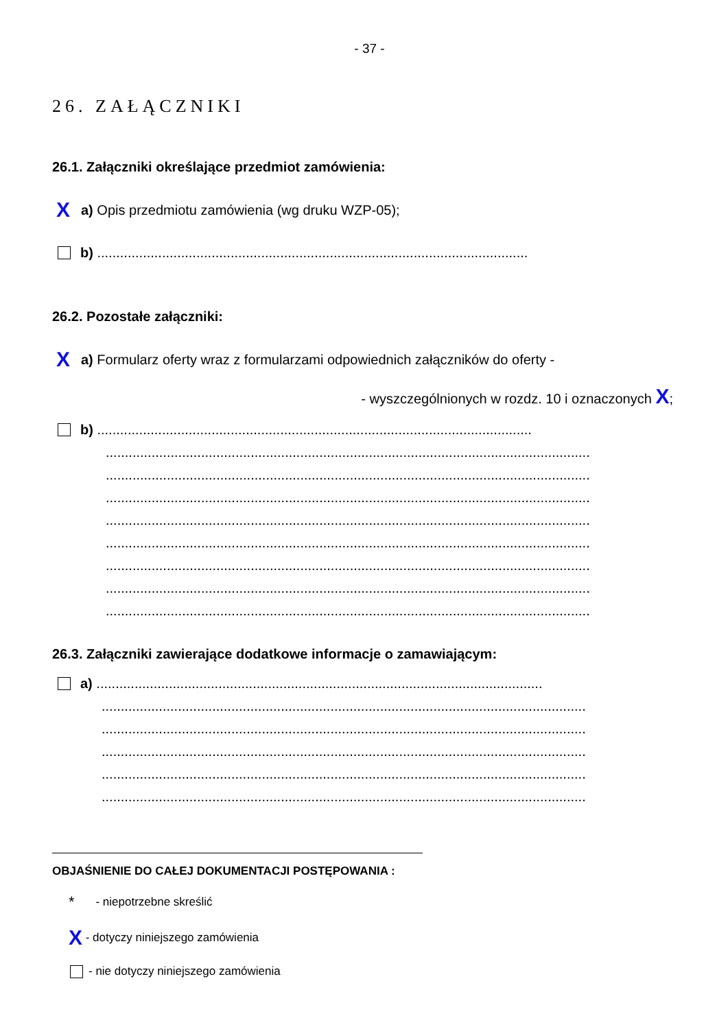- 37 -
26. ZAŁĄCZNIKI
26.1. Załączniki określające przedmiot zamówienia:
Xa) Opis przedmiotu zamówienia (wg druku WZP-05);
b) .................................................................................................................
26.2. Pozostałe załączniki:
Xa) Formularz oferty wraz z formularzami odpowiednich załączników do oferty -
- wyszczególnionych w rozdz. 10 i oznaczonych X;
b) ..................................................................................................................
...............................................................................................................................
...............................................................................................................................
...............................................................................................................................
...............................................................................................................................
...............................................................................................................................
...............................................................................................................................
...............................................................................................................................
...............................................................................................................................
26.3. Załączniki zawierające dodatkowe informacje o zamawiającym:
a) .....................................................................................................................
...............................................................................................................................
...............................................................................................................................
...............................................................................................................................
...............................................................................................................................
...............................................................................................................................
OBJAŚNIENIE DO CAŁEJ DOKUMENTACJI POSTĘPOWANIA :
* - niepotrzebne skreślić
X - dotyczy niniejszego zamówienia
- nie dotyczy niniejszego zamówienia